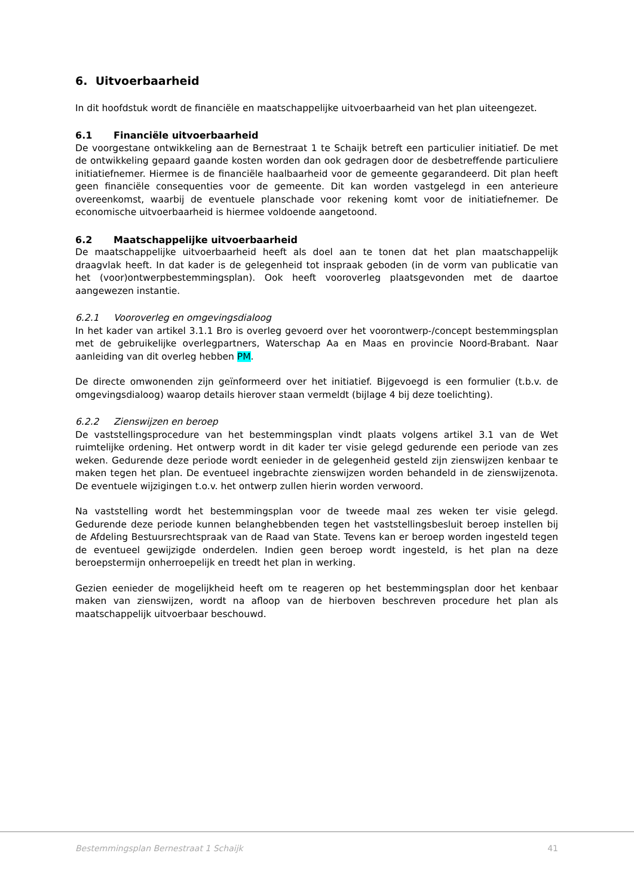6. Uitvoerbaarheid
In dit hoofdstuk wordt de financiële en maatschappelijke uitvoerbaarheid van het plan uiteengezet.
6.1 Financiële uitvoerbaarheid
De voorgestane ontwikkeling aan de Bernestraat 1 te Schaijk betreft een particulier initiatief. De met de ontwikkeling gepaard gaande kosten worden dan ook gedragen door de desbetreffende particuliere initiatiefnemer. Hiermee is de financiële haalbaarheid voor de gemeente gegarandeerd. Dit plan heeft geen financiële consequenties voor de gemeente. Dit kan worden vastgelegd in een anterieure overeenkomst, waarbij de eventuele planschade voor rekening komt voor de initiatiefnemer. De economische uitvoerbaarheid is hiermee voldoende aangetoond.
6.2 Maatschappelijke uitvoerbaarheid
De maatschappelijke uitvoerbaarheid heeft als doel aan te tonen dat het plan maatschappelijk draagvlak heeft. In dat kader is de gelegenheid tot inspraak geboden (in de vorm van publicatie van het (voor)ontwerpbestemmingsplan). Ook heeft vooroverleg plaatsgevonden met de daartoe aangewezen instantie.
6.2.1 Vooroverleg en omgevingsdialoog
In het kader van artikel 3.1.1 Bro is overleg gevoerd over het voorontwerp-/concept bestemmingsplan met de gebruikelijke overlegpartners, Waterschap Aa en Maas en provincie Noord-Brabant. Naar aanleiding van dit overleg hebben PM.
De directe omwonenden zijn geïnformeerd over het initiatief. Bijgevoegd is een formulier (t.b.v. de omgevingsdialoog) waarop details hierover staan vermeldt (bijlage 4 bij deze toelichting).
6.2.2 Zienswijzen en beroep
De vaststellingsprocedure van het bestemmingsplan vindt plaats volgens artikel 3.1 van de Wet ruimtelijke ordening. Het ontwerp wordt in dit kader ter visie gelegd gedurende een periode van zes weken. Gedurende deze periode wordt eenieder in de gelegenheid gesteld zijn zienswijzen kenbaar te maken tegen het plan. De eventueel ingebrachte zienswijzen worden behandeld in de zienswijzenota. De eventuele wijzigingen t.o.v. het ontwerp zullen hierin worden verwoord.
Na vaststelling wordt het bestemmingsplan voor de tweede maal zes weken ter visie gelegd. Gedurende deze periode kunnen belanghebbenden tegen het vaststellingsbesluit beroep instellen bij de Afdeling Bestuursrechtspraak van de Raad van State. Tevens kan er beroep worden ingesteld tegen de eventueel gewijzigde onderdelen. Indien geen beroep wordt ingesteld, is het plan na deze beroepstermijn onherroepelijk en treedt het plan in werking.
Gezien eenieder de mogelijkheid heeft om te reageren op het bestemmingsplan door het kenbaar maken van zienswijzen, wordt na afloop van de hierboven beschreven procedure het plan als maatschappelijk uitvoerbaar beschouwd.
Bestemmingsplan Bernestraat 1 Schaijk 41